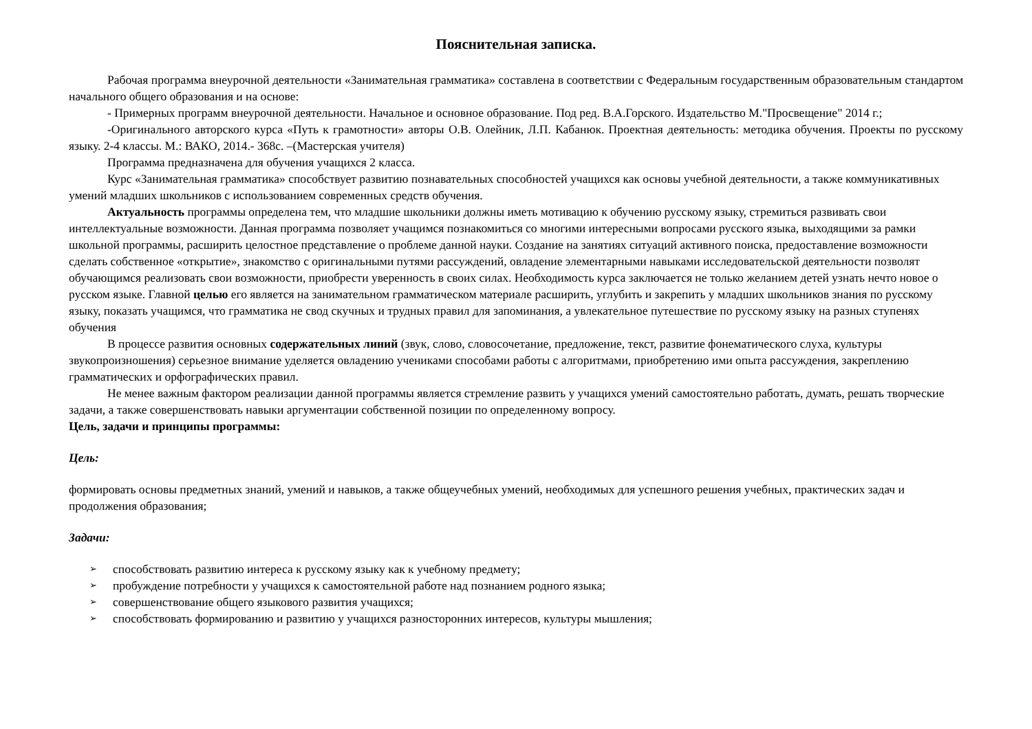Пояснительная записка.
Рабочая программа внеурочной деятельности «Занимательная грамматика» составлена в соответствии с Федеральным государственным образовательным стандартом начального общего образования и на основе:
- Примерных программ внеурочной деятельности. Начальное и основное образование. Под ред. В.А.Горского. Издательство М."Просвещение" 2014 г.;
-Оригинального авторского курса «Путь к грамотности» авторы О.В. Олейник, Л.П. Кабанюк. Проектная деятельность: методика обучения. Проекты по русскому языку. 2-4 классы. М.: ВАКО, 2014.- 368с. –(Мастерская учителя)
Программа предназначена для обучения учащихся 2 класса.
Курс «Занимательная грамматика» способствует развитию познавательных способностей учащихся как основы учебной деятельности, а также коммуникативных умений младших школьников с использованием современных средств обучения.
Актуальность программы определена тем, что младшие школьники должны иметь мотивацию к обучению русскому языку, стремиться развивать свои интеллектуальные возможности. Данная программа позволяет учащимся познакомиться со многими интересными вопросами русского языка, выходящими за рамки школьной программы, расширить целостное представление о проблеме данной науки. Создание на занятиях ситуаций активного поиска, предоставление возможности сделать собственное «открытие», знакомство с оригинальными путями рассуждений, овладение элементарными навыками исследовательской деятельности позволят обучающимся реализовать свои возможности, приобрести уверенность в своих силах. Необходимость курса заключается не только желанием детей узнать нечто новое о русском языке. Главной целью его является на занимательном грамматическом материале расширить, углубить и закрепить у младших школьников знания по русскому языку, показать учащимся, что грамматика не свод скучных и трудных правил для запоминания, а увлекательное путешествие по русскому языку на разных ступенях обучения
В процессе развития основных содержательных линий (звук, слово, словосочетание, предложение, текст, развитие фонематического слуха, культуры звукопроизношения) серьезное внимание уделяется овладению учениками способами работы с алгоритмами, приобретению ими опыта рассуждения, закреплению грамматических и орфографических правил.
Не менее важным фактором реализации данной программы является стремление развить у учащихся умений самостоятельно работать, думать, решать творческие задачи, а также совершенствовать навыки аргументации собственной позиции по определенному вопросу.
Цель, задачи и принципы программы:
Цель:
формировать основы предметных знаний, умений и навыков, а также общеучебных умений, необходимых для успешного решения учебных, практических задач и продолжения образования;
Задачи:
➢ способствовать развитию интереса к русскому языку как к учебному предмету;
➢ пробуждение потребности у учащихся к самостоятельной работе над познанием родного языка;
➢ совершенствование общего языкового развития учащихся;
➢ способствовать формированию и развитию у учащихся разносторонних интересов, культуры мышления;